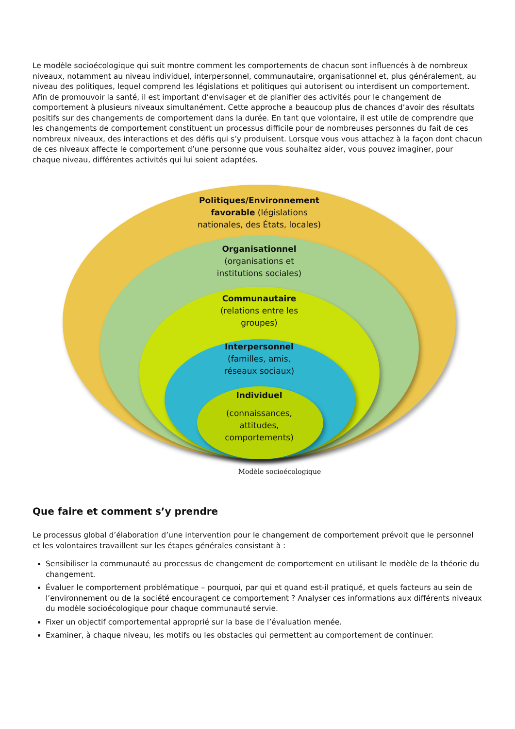Le modèle socioécologique qui suit montre comment les comportements de chacun sont influencés à de nombreux niveaux, notamment au niveau individuel, interpersonnel, communautaire, organisationnel et, plus généralement, au niveau des politiques, lequel comprend les législations et politiques qui autorisent ou interdisent un comportement. Afin de promouvoir la santé, il est important d’envisager et de planifier des activités pour le changement de comportement à plusieurs niveaux simultanément. Cette approche a beaucoup plus de chances d’avoir des résultats positifs sur des changements de comportement dans la durée. En tant que volontaire, il est utile de comprendre que les changements de comportement constituent un processus difficile pour de nombreuses personnes du fait de ces nombreux niveaux, des interactions et des défis qui s’y produisent. Lorsque vous vous attachez à la façon dont chacun de ces niveaux affecte le comportement d’une personne que vous souhaitez aider, vous pouvez imaginer, pour chaque niveau, différentes activités qui lui soient adaptées.
Politiques/Environnement
favorable (législations
nationales, des États, locales)
Organisationnel
(organisations et
institutions sociales)
Communautaire
(relations entre les
groupes)
Interpersonnel
(familles, amis,
réseaux sociaux)
Individuel
(connaissances,
attitudes,
comportements)
Modèle socioécologique
Que faire et comment s’y prendre
Le processus global d’élaboration d’une intervention pour le changement de comportement prévoit que le personnel et les volontaires travaillent sur les étapes générales consistant à :
Sensibiliser la communauté au processus de changement de comportement en utilisant le modèle de la théorie du changement.
Évaluer le comportement problématique – pourquoi, par qui et quand est-il pratiqué, et quels facteurs au sein de l’environnement ou de la société encouragent ce comportement ? Analyser ces informations aux différents niveaux du modèle socioécologique pour chaque communauté servie.
Fixer un objectif comportemental approprié sur la base de l’évaluation menée.
Examiner, à chaque niveau, les motifs ou les obstacles qui permettent au comportement de continuer.